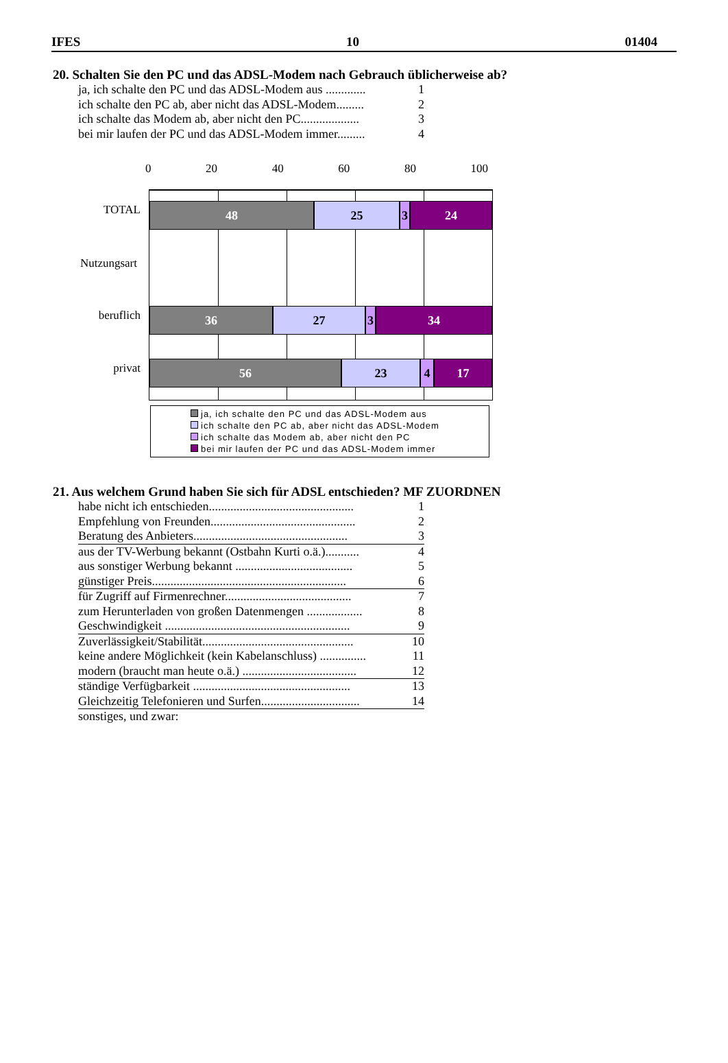IFES 10 01404
20. Schalten Sie den PC und das ADSL-Modem nach Gebrauch üblicherweise ab?
ja, ich schalte den PC und das ADSL-Modem aus ............. 1
ich schalte den PC ab, aber nicht das ADSL-Modem......... 2
ich schalte das Modem ab, aber nicht den PC................... 3
bei mir laufen der PC und das ADSL-Modem immer......... 4
0 20 40 60 80 100
48 25 3 24
36 27 3 34
56 23 4 17
TOTAL
Nutzungsart
beruflich
privat
ja, ich schalte den PC und das ADSL-Modem aus
ich schalte den PC ab, aber nicht das ADSL-Modem
ich schalte das Modem ab, aber nicht den PC
bei mir laufen der PC und das ADSL-Modem immer
21. Aus welchem Grund haben Sie sich für ADSL entschieden? MF ZUORDNEN
habe nicht ich entschieden............................................... 1
Empfehlung von Freunden............................................... 2
Beratung des Anbieters.................................................. 3
aus der TV-Werbung bekannt (Ostbahn Kurti o.ä.)........... 4
aus sonstiger Werbung bekannt ...................................... 5
günstiger Preis............................................................... 6
für Zugriff auf Firmenrechner......................................... 7
zum Herunterladen von großen Datenmengen .................. 8
Geschwindigkeit ............................................................ 9
Zuverlässigkeit/Stabilität................................................. 10
keine andere Möglichkeit (kein Kabelanschluss) ............... 11
modern (braucht man heute o.ä.) ..................................... 12
ständige Verfügbarkeit ................................................... 13
Gleichzeitig Telefonieren und Surfen................................ 14
sonstiges, und zwar: